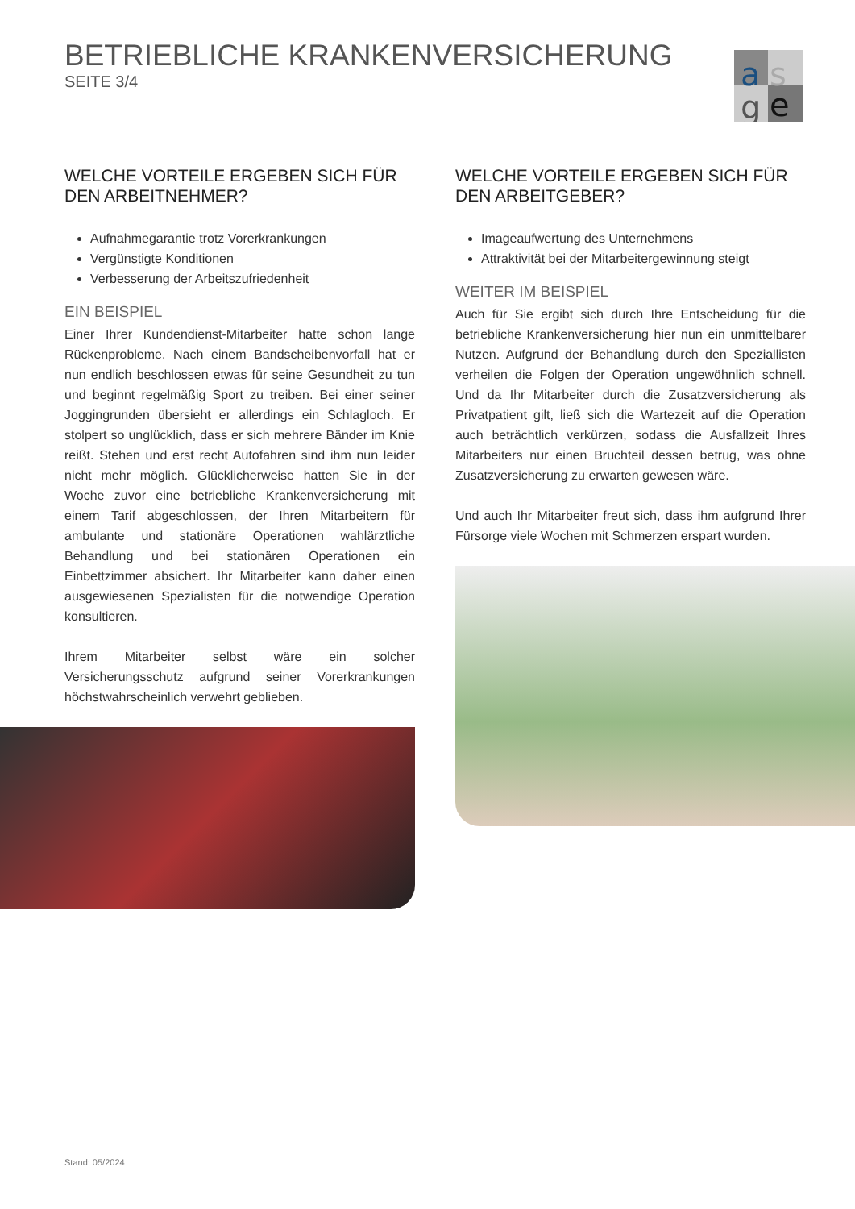BETRIEBLICHE KRANKENVERSICHERUNG
SEITE 3/4
a
s
g
e
WELCHE VORTEILE ERGEBEN SICH FÜR DEN ARBEITNEHMER?
Aufnahmegarantie trotz Vorerkrankungen
Vergünstigte Konditionen
Verbesserung der Arbeitszufriedenheit
EIN BEISPIEL
Einer Ihrer Kundendienst-Mitarbeiter hatte schon lange Rückenprobleme. Nach einem Bandscheibenvorfall hat er nun endlich beschlossen etwas für seine Gesundheit zu tun und beginnt regelmäßig Sport zu treiben. Bei einer seiner Joggingrunden übersieht er allerdings ein Schlagloch. Er stolpert so unglücklich, dass er sich mehrere Bänder im Knie reißt. Stehen und erst recht Autofahren sind ihm nun leider nicht mehr möglich. Glücklicherweise hatten Sie in der Woche zuvor eine betriebliche Krankenversicherung mit einem Tarif abgeschlossen, der Ihren Mitarbeitern für ambulante und stationäre Operationen wahlärztliche Behandlung und bei stationären Operationen ein Einbettzimmer absichert. Ihr Mitarbeiter kann daher einen ausgewiesenen Spezialisten für die notwendige Operation konsultieren.
Ihrem Mitarbeiter selbst wäre ein solcher Versicherungsschutz aufgrund seiner Vorerkrankungen höchstwahrscheinlich verwehrt geblieben.
WELCHE VORTEILE ERGEBEN SICH FÜR DEN ARBEITGEBER?
Imageaufwertung des Unternehmens
Attraktivität bei der Mitarbeitergewinnung steigt
WEITER IM BEISPIEL
Auch für Sie ergibt sich durch Ihre Entscheidung für die betriebliche Krankenversicherung hier nun ein unmittelbarer Nutzen. Aufgrund der Behandlung durch den Speziallisten verheilen die Folgen der Operation ungewöhnlich schnell. Und da Ihr Mitarbeiter durch die Zusatzversicherung als Privatpatient gilt, ließ sich die Wartezeit auf die Operation auch beträchtlich verkürzen, sodass die Ausfallzeit Ihres Mitarbeiters nur einen Bruchteil dessen betrug, was ohne Zusatzversicherung zu erwarten gewesen wäre.
Und auch Ihr Mitarbeiter freut sich, dass ihm aufgrund Ihrer Fürsorge viele Wochen mit Schmerzen erspart wurden.
Stand: 05/2024